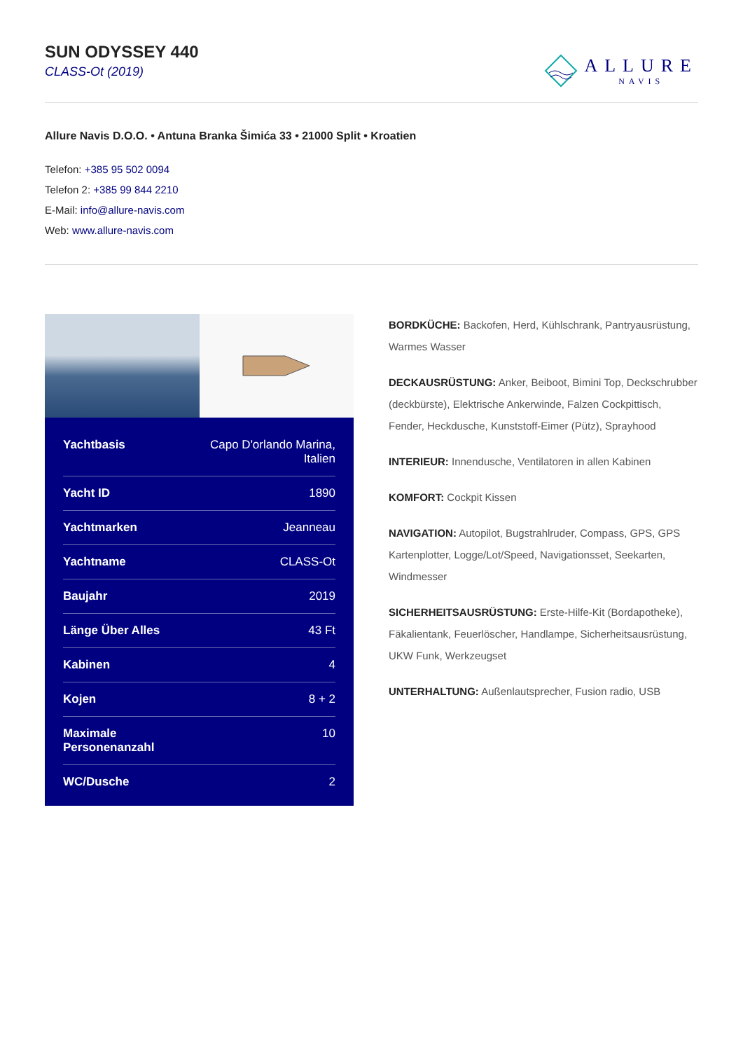SUN ODYSSEY 440
CLASS-Ot (2019)
ALLURE
NAVIS
Allure Navis D.O.O. • Antuna Branka Šimića 33 • 21000 Split • Kroatien
Telefon: +385 95 502 0094
Telefon 2: +385 99 844 2210
E-Mail: info@allure-navis.com
Web: www.allure-navis.com
| Yachtbasis | Capo D'orlando Marina, Italien |
| Yacht ID | 1890 |
| Yachtmarken | Jeanneau |
| Yachtname | CLASS-Ot |
| Baujahr | 2019 |
| Länge Über Alles | 43 Ft |
| Kabinen | 4 |
| Kojen | 8 + 2 |
| Maximale Personenanzahl | 10 |
| WC/Dusche | 2 |
BORDKÜCHE: Backofen, Herd, Kühlschrank, Pantryausrüstung, Warmes Wasser
DECKAUSRÜSTUNG: Anker, Beiboot, Bimini Top, Deckschrubber (deckbürste), Elektrische Ankerwinde, Falzen Cockpittisch, Fender, Heckdusche, Kunststoff-Eimer (Pütz), Sprayhood
INTERIEUR: Innendusche, Ventilatoren in allen Kabinen
KOMFORT: Cockpit Kissen
NAVIGATION: Autopilot, Bugstrahlruder, Compass, GPS, GPS Kartenplotter, Logge/Lot/Speed, Navigationsset, Seekarten, Windmesser
SICHERHEITSAUSRÜSTUNG: Erste-Hilfe-Kit (Bordapotheke), Fäkalientank, Feuerlöscher, Handlampe, Sicherheitsausrüstung, UKW Funk, Werkzeugset
UNTERHALTUNG: Außenlautsprecher, Fusion radio, USB